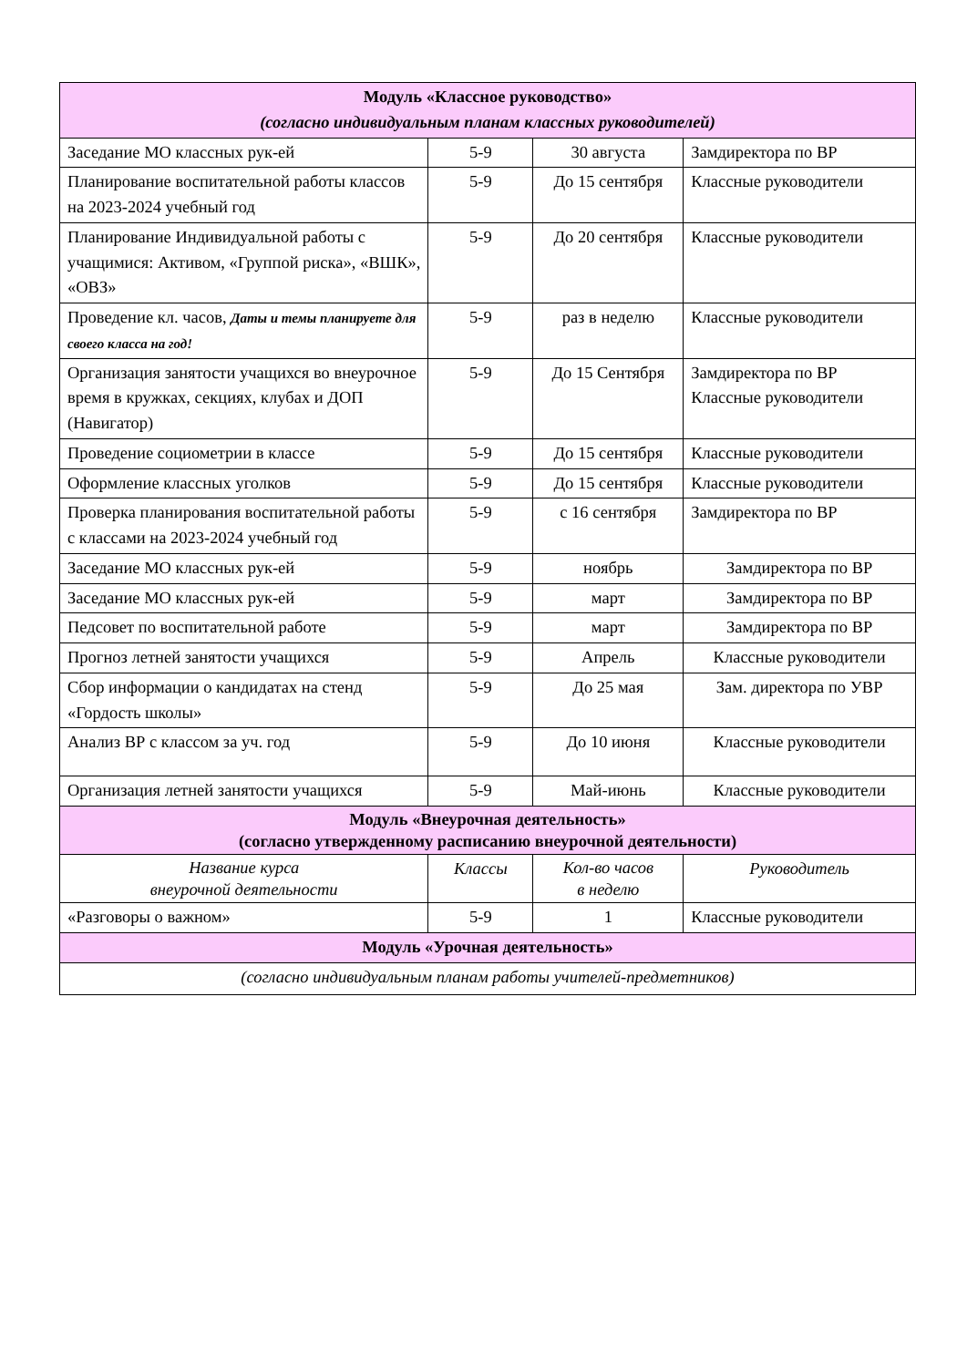| Модуль «Классное руководство» (согласно индивидуальным планам классных руководителей) | | | |
| Заседание МО классных рук-ей | 5-9 | 30 августа | Замдиректора по ВР |
| Планирование воспитательной работы классов на 2023-2024 учебный год | 5-9 | До 15 сентября | Классные руководители |
| Планирование Индивидуальной работы с учащимися: Активом, «Группой риска», «ВШК», «ОВЗ» | 5-9 | До 20 сентября | Классные руководители |
| Проведение кл. часов, Даты и темы планируете для своего класса на год! | 5-9 | раз в неделю | Классные руководители |
| Организация занятости учащихся во внеурочное время в кружках, секциях, клубах и ДОП (Навигатор) | 5-9 | До 15 Сентября | Замдиректора по ВР Классные руководители |
| Проведение социометрии в классе | 5-9 | До 15 сентября | Классные руководители |
| Оформление классных уголков | 5-9 | До 15 сентября | Классные руководители |
| Проверка планирования воспитательной работы с классами на 2023-2024 учебный год | 5-9 | с 16 сентября | Замдиректора по ВР |
| Заседание МО классных рук-ей | 5-9 | ноябрь | Замдиректора по ВР |
| Заседание МО классных рук-ей | 5-9 | март | Замдиректора по ВР |
| Педсовет по воспитательной работе | 5-9 | март | Замдиректора по ВР |
| Прогноз летней занятости учащихся | 5-9 | Апрель | Классные руководители |
| Сбор информации о кандидатах на стенд «Гордость школы» | 5-9 | До 25 мая | Зам. директора по УВР |
| Анализ ВР с классом за уч. год | 5-9 | До 10 июня | Классные руководители |
| Организация летней занятости учащихся | 5-9 | Май-июнь | Классные руководители |
| Модуль «Внеурочная деятельность» (согласно утвержденному расписанию внеурочной деятельности) | | | |
| Название курса внеурочной деятельности | Классы | Кол-во часов в неделю | Руководитель |
| «Разговоры о важном» | 5-9 | 1 | Классные руководители |
| Модуль «Урочная деятельность» | | | |
| (согласно индивидуальным планам работы учителей-предметников) | | | |